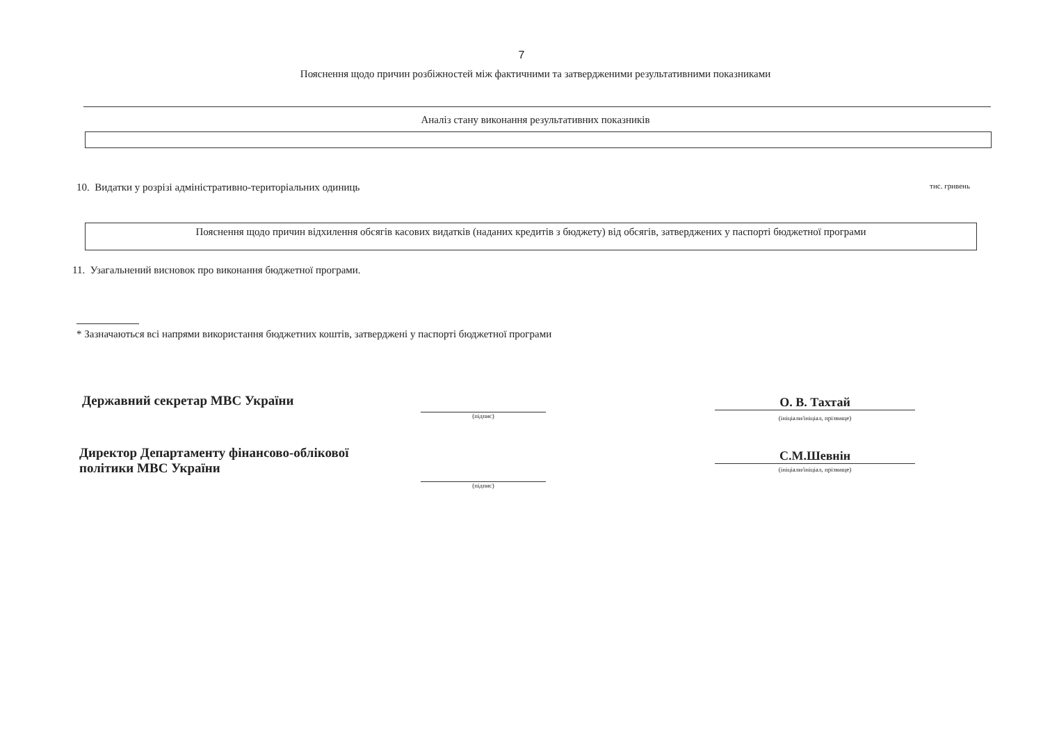7
Пояснення щодо причин розбіжностей між фактичними та затвердженими результативними показниками
Аналіз стану виконання результативних показників
10. Видатки у розрізі адміністративно-територіальних одиниць тис. гривень
Пояснення щодо причин відхилення обсягів касових видатків (наданих кредитів з бюджету) від обсягів, затверджених у паспорті бюджетної програми
11. Узагальнений висновок про виконання бюджетної програми.
* Зазначаються всі напрями використання бюджетних коштів, затверджені у паспорті бюджетної програми
Державний секретар МВС України
(підпис)
О. В. Тахтай
(ініціали/ініціал, прізвище)
Директор Департаменту фінансово-облікової
політики МВС України
(підпис)
С.М.Шевнін
(ініціали/ініціал, прізвище)